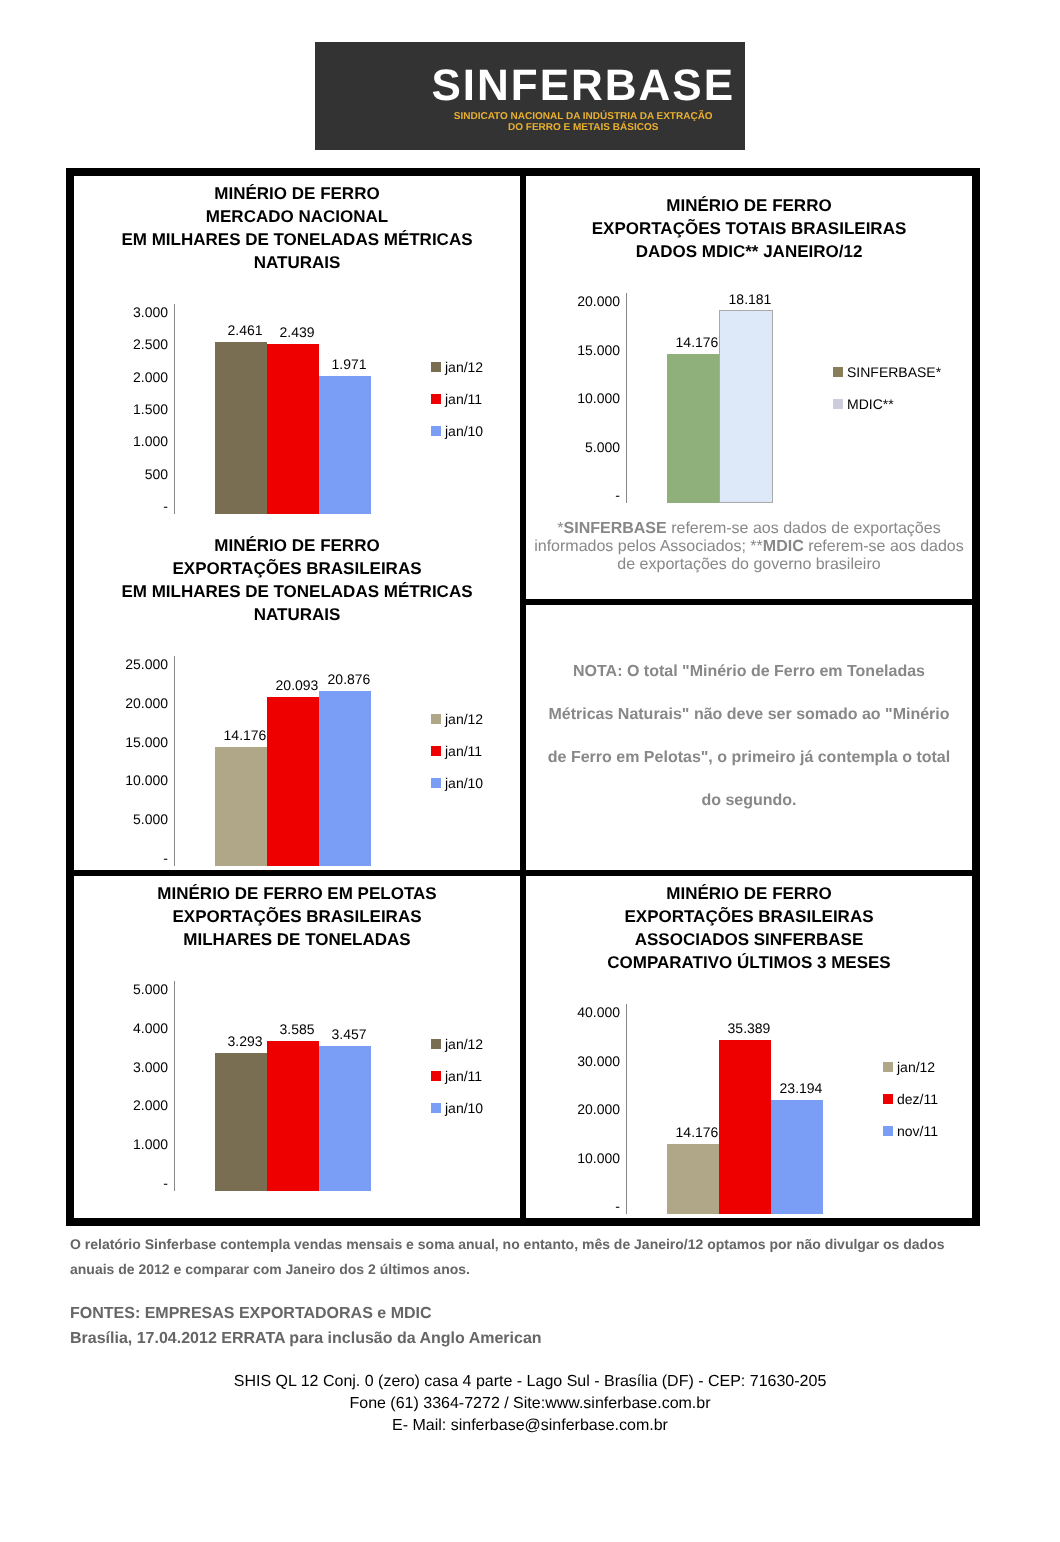SINFERBASE
SINDICATO NACIONAL DA INDÚSTRIA DA EXTRAÇÃO
DO FERRO E METAIS BÁSICOS
MINÉRIO DE FERRO
MERCADO NACIONAL
EM MILHARES DE TONELADAS MÉTRICAS
NATURAIS
3.000
2.500
2.000
1.500
1.000
500
-
2.461
2.439
1.971
jan/12
jan/11
jan/10
MINÉRIO DE FERRO
EXPORTAÇÕES BRASILEIRAS
EM MILHARES DE TONELADAS MÉTRICAS
NATURAIS
25.000
20.000
15.000
10.000
5.000
-
14.176
20.093
20.876
jan/12
jan/11
jan/10
MINÉRIO DE FERRO
EXPORTAÇÕES TOTAIS BRASILEIRAS
DADOS MDIC** JANEIRO/12
20.000
15.000
10.000
5.000
-
14.176
18.181
SINFERBASE*
MDIC**
*SINFERBASE referem-se aos dados de exportações informados pelos Associados; **MDIC referem-se aos dados de exportações do governo brasileiro
NOTA: O total "Minério de Ferro em Toneladas Métricas Naturais" não deve ser somado ao "Minério de Ferro em Pelotas", o primeiro já contempla o total do segundo.
MINÉRIO DE FERRO EM PELOTAS
EXPORTAÇÕES BRASILEIRAS
MILHARES DE TONELADAS
5.000
4.000
3.000
2.000
1.000
-
3.293
3.585
3.457
jan/12
jan/11
jan/10
MINÉRIO DE FERRO
EXPORTAÇÕES BRASILEIRAS
ASSOCIADOS SINFERBASE
COMPARATIVO ÚLTIMOS 3 MESES
40.000
30.000
20.000
10.000
-
14.176
35.389
23.194
jan/12
dez/11
nov/11
O relatório Sinferbase contempla vendas mensais e soma anual, no entanto, mês de Janeiro/12 optamos por não divulgar os dados anuais de 2012 e comparar com Janeiro dos 2 últimos anos.
FONTES: EMPRESAS EXPORTADORAS e MDIC
Brasília, 17.04.2012 ERRATA para inclusão da Anglo American
SHIS QL 12 Conj. 0 (zero) casa 4 parte - Lago Sul - Brasília (DF) - CEP: 71630-205
Fone (61) 3364-7272 / Site:www.sinferbase.com.br
E- Mail: sinferbase@sinferbase.com.br